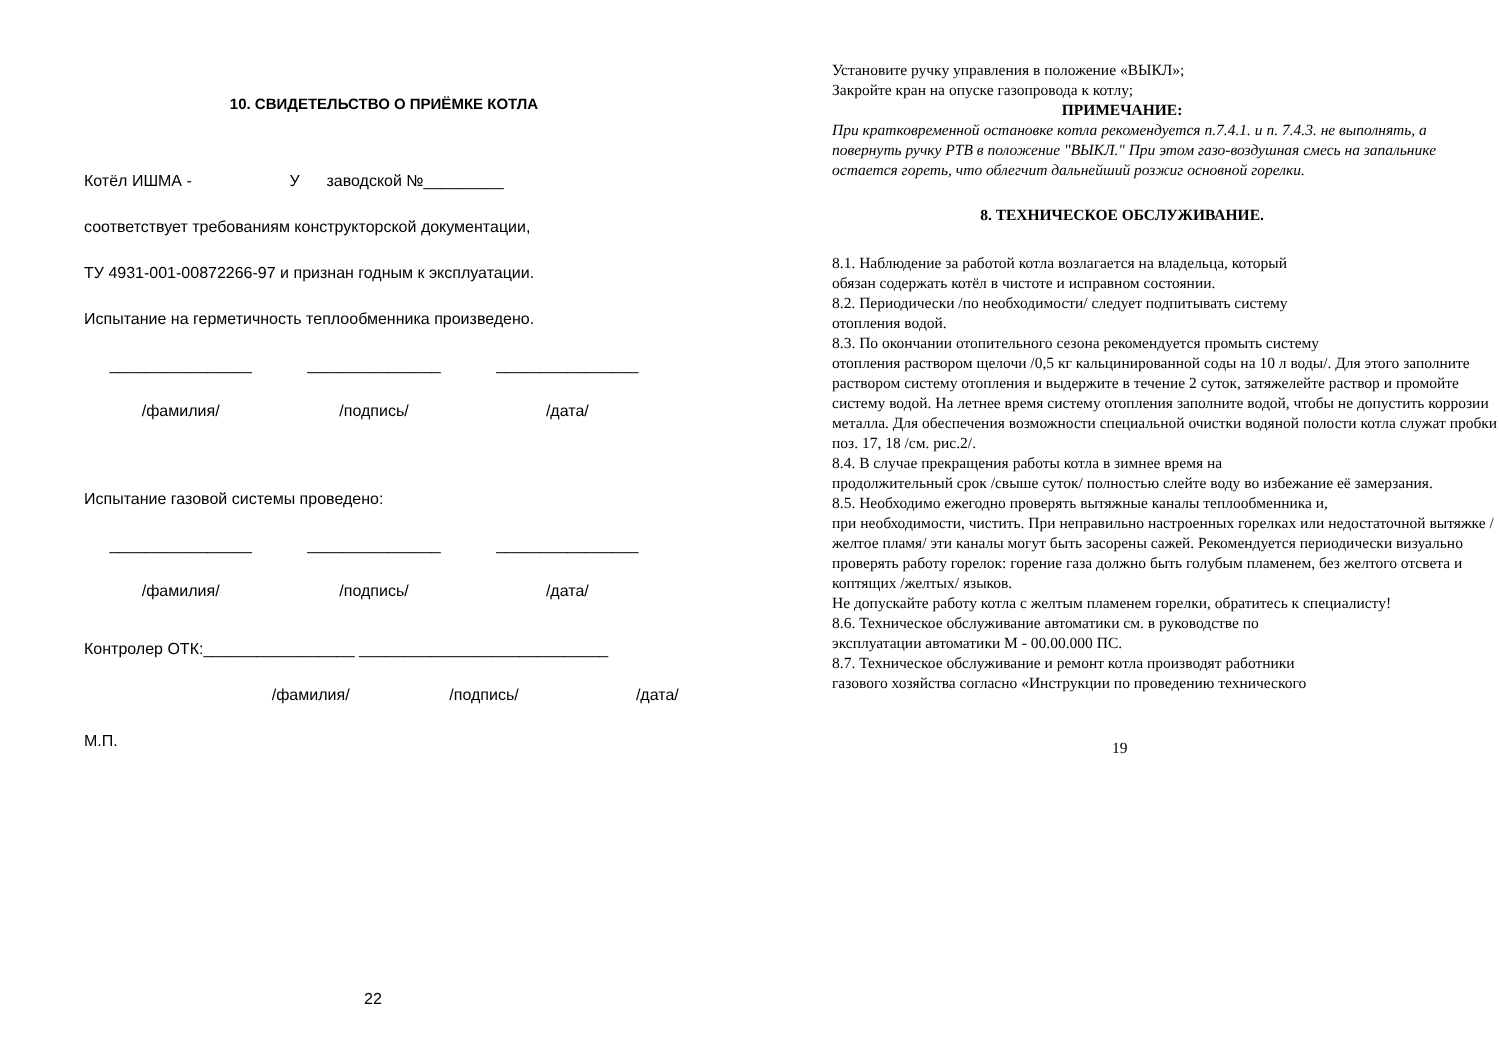10. СВИДЕТЕЛЬСТВО О ПРИЁМКЕ КОТЛА
Котёл ИШМА - У заводской №_________
соответствует требованиям конструкторской документации,
ТУ 4931-001-00872266-97 и признан годным к эксплуатации.
Испытание на герметичность теплообменника произведено.
________________ _______________ ________________
/фамилия/ /подпись/ /дата/
Испытание газовой системы проведено:
________________ _______________ ________________
/фамилия/ /подпись/ /дата/
Контролер ОТК:_________________ ____________________________
/фамилия/ /подпись/ /дата/
М.П.
22
Установите ручку управления в положение «ВЫКЛ»;
Закройте кран на опуске газопровода к котлу;
ПРИМЕЧАНИЕ:
При кратковременной остановке котла рекомендуется п.7.4.1. и п. 7.4.3. не выполнять, а повернуть ручку РТВ в положение "ВЫКЛ." При этом газо-воздушная смесь на запальнике остается гореть, что облегчит дальнейший розжиг основной горелки.
8. ТЕХНИЧЕСКОЕ ОБСЛУЖИВАНИЕ.
8.1. Наблюдение за работой котла возлагается на владельца, который
обязан содержать котёл в чистоте и исправном состоянии.
8.2. Периодически /по необходимости/ следует подпитывать систему
отопления водой.
8.3. По окончании отопительного сезона рекомендуется промыть систему
отопления раствором щелочи /0,5 кг кальцинированной соды на 10 л воды/. Для этого заполните раствором систему отопления и выдержите в течение 2 суток, затяжелейте раствор и промойте систему водой. На летнее время систему отопления заполните водой, чтобы не допустить коррозии металла. Для обеспечения возможности специальной очистки водяной полости котла служат пробки поз. 17, 18 /см. рис.2/.
8.4. В случае прекращения работы котла в зимнее время на
продолжительный срок /свыше суток/ полностью слейте воду во избежание её замерзания.
8.5. Необходимо ежегодно проверять вытяжные каналы теплообменника и,
при необходимости, чистить. При неправильно настроенных горелках или недостаточной вытяжке /желтое пламя/ эти каналы могут быть засорены сажей. Рекомендуется периодически визуально проверять работу горелок: горение газа должно быть голубым пламенем, без желтого отсвета и
коптящих /желтых/ языков.
Не допускайте работу котла с желтым пламенем горелки, обратитесь к специалисту!
8.6. Техническое обслуживание автоматики см. в руководстве по
эксплуатации автоматики М - 00.00.000 ПС.
8.7. Техническое обслуживание и ремонт котла производят работники
газового хозяйства согласно «Инструкции по проведению технического
19